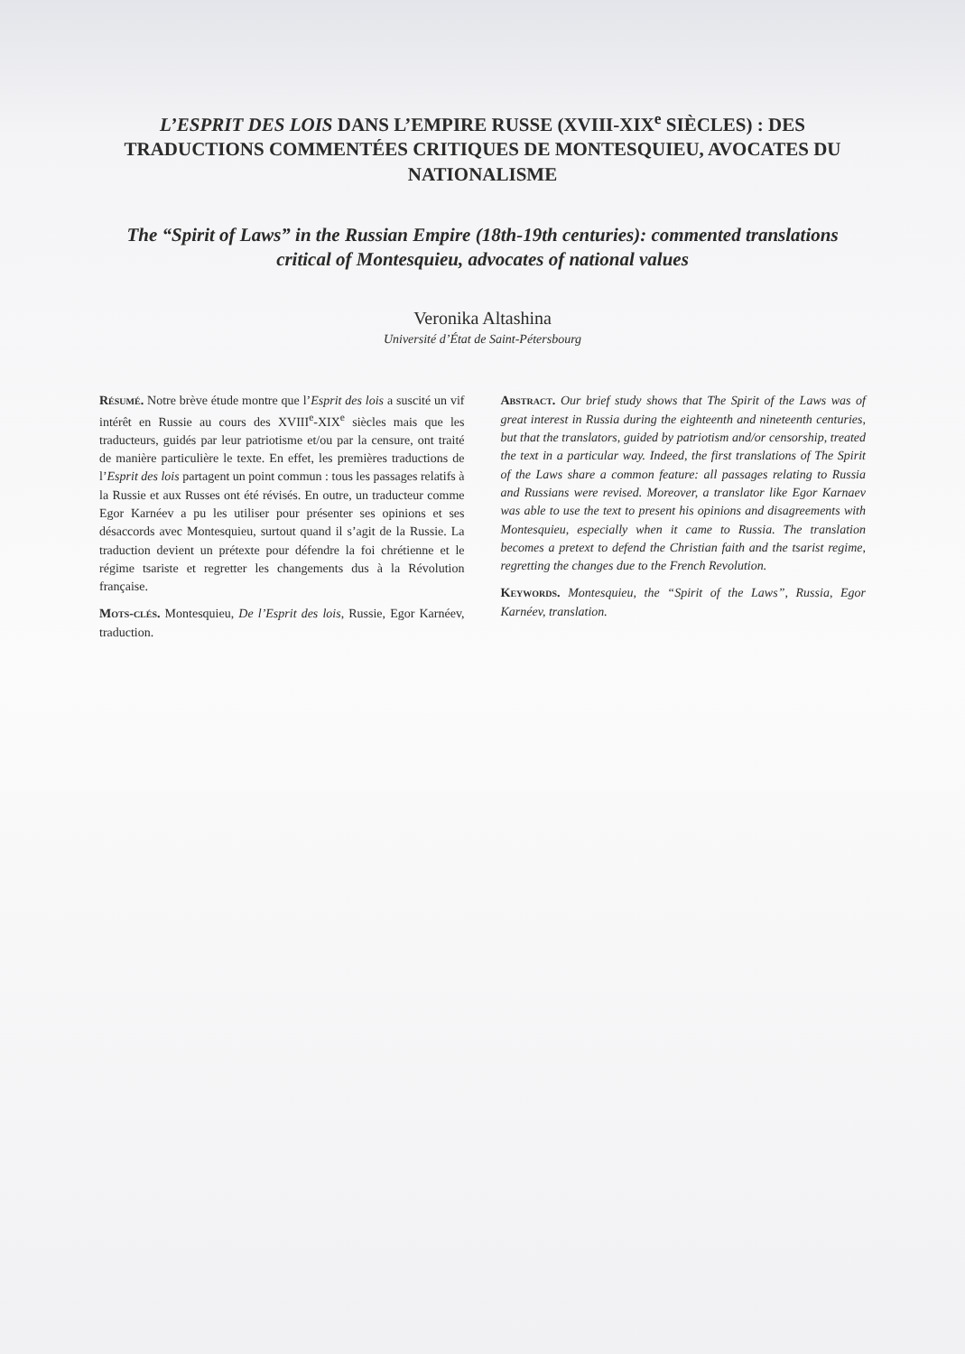L’ESPRIT DES LOIS DANS L’EMPIRE RUSSE (XVIII-XIX<sup>e</sup> SIÈCLES) : DES TRADUCTIONS COMMENTÉES CRITIQUES DE MONTESQUIEU, AVOCATES DU NATIONALISME
The “Spirit of Laws” in the Russian Empire (18th-19th centuries): commented translations critical of Montesquieu, advocates of national values
Veronika Altashina
Université d’État de Saint-Pétersbourg
Résumé. Notre brève étude montre que l’Esprit des lois a suscité un vif intérêt en Russie au cours des XVIII<sup>e</sup>-XIX<sup>e</sup> siècles mais que les traducteurs, guidés par leur patriotisme et/ou par la censure, ont traité de manière particulière le texte. En effet, les premières traductions de l’Esprit des lois partagent un point commun : tous les passages relatifs à la Russie et aux Russes ont été révisés. En outre, un traducteur comme Egor Karnéev a pu les utiliser pour présenter ses opinions et ses désaccords avec Montesquieu, surtout quand il s’agit de la Russie. La traduction devient un prétexte pour défendre la foi chrétienne et le régime tsariste et regretter les changements dus à la Révolution française.
Mots-clés. Montesquieu, De l’Esprit des lois, Russie, Egor Karnéev, traduction.
Abstract. Our brief study shows that The Spirit of the Laws was of great interest in Russia during the eighteenth and nineteenth centuries, but that the translators, guided by patriotism and/or censorship, treated the text in a particular way. Indeed, the first translations of The Spirit of the Laws share a common feature: all passages relating to Russia and Russians were revised. Moreover, a translator like Egor Karnaev was able to use the text to present his opinions and disagreements with Montesquieu, especially when it came to Russia. The translation becomes a pretext to defend the Christian faith and the tsarist regime, regretting the changes due to the French Revolution.
Keywords. Montesquieu, the “Spirit of the Laws”, Russia, Egor Karnéev, translation.